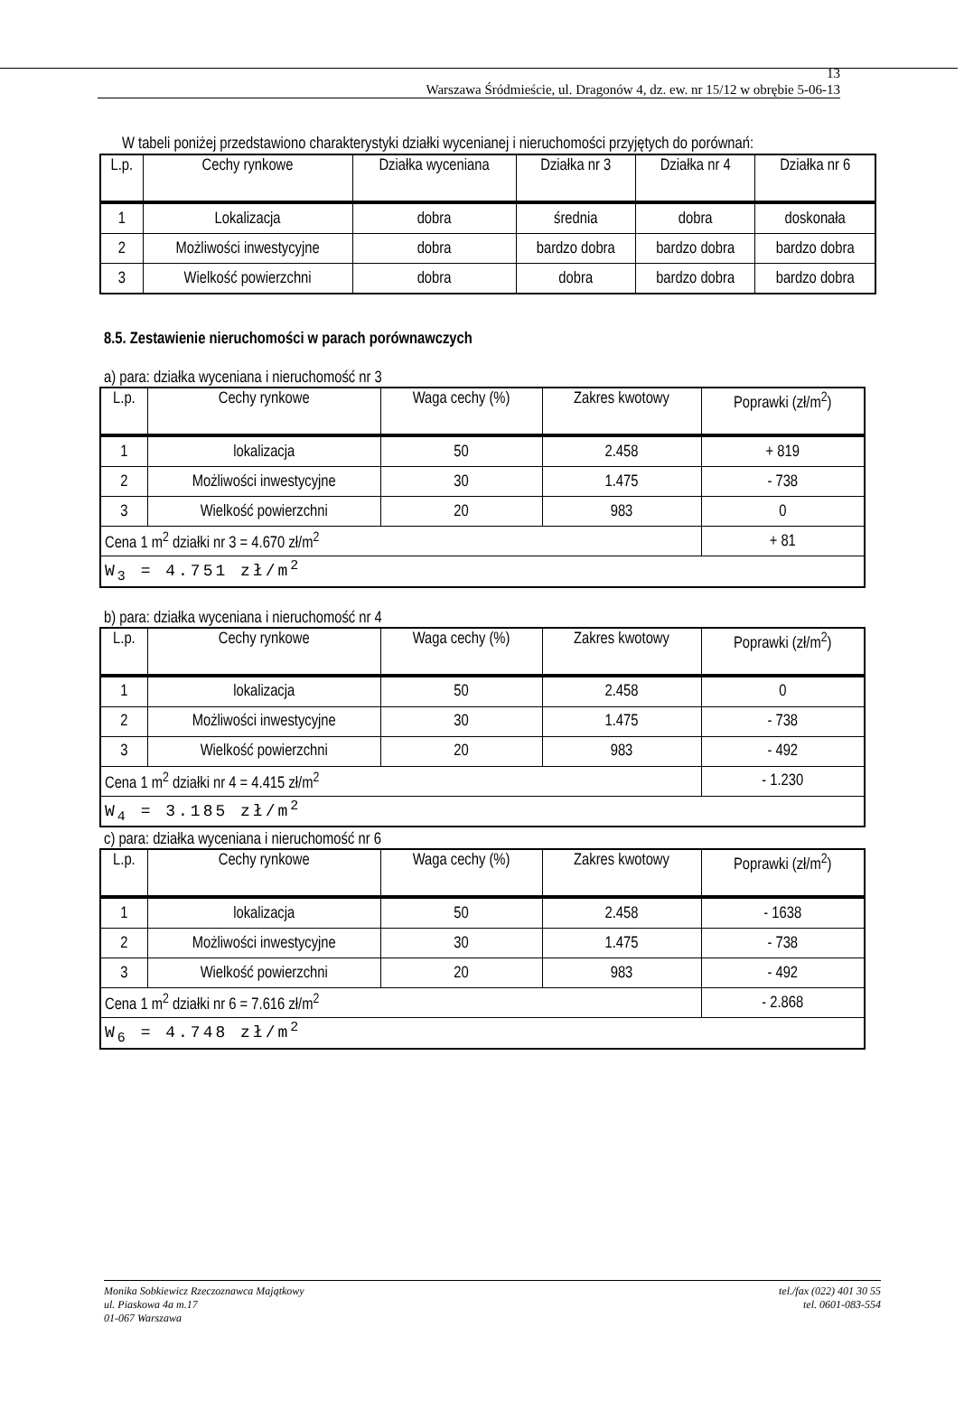13
Warszawa Śródmieście, ul. Dragonów 4, dz. ew. nr 15/12 w obrębie 5-06-13
W tabeli poniżej przedstawiono charakterystyki działki wycenianej i nieruchomości przyjętych do porównań:
| L.p. | Cechy rynkowe | Działka wyceniana | Działka nr 3 | Działka nr 4 | Działka nr 6 |
| --- | --- | --- | --- | --- | --- |
| 1 | Lokalizacja | dobra | średnia | dobra | doskonała |
| 2 | Możliwości inwestycyjne | dobra | bardzo dobra | bardzo dobra | bardzo dobra |
| 3 | Wielkość powierzchni | dobra | dobra | bardzo dobra | bardzo dobra |
8.5. Zestawienie nieruchomości w parach porównawczych
a) para: działka wyceniana i nieruchomość nr 3
| L.p. | Cechy rynkowe | Waga cechy (%) | Zakres kwotowy | Poprawki (zł/m<sup>2</sup>) |
| --- | --- | --- | --- | --- |
| 1 | lokalizacja | 50 | 2.458 | + 819 |
| 2 | Możliwości inwestycyjne | 30 | 1.475 | - 738 |
| 3 | Wielkość powierzchni | 20 | 983 | 0 |
| Cena 1 m<sup>2</sup> działki nr 3 = 4.670 zł/m<sup>2</sup> | | | | + 81 |
| W<sub>3</sub> = 4.751 zł/m<sup>2</sup> | | | | |
b) para: działka wyceniana i nieruchomość nr 4
| L.p. | Cechy rynkowe | Waga cechy (%) | Zakres kwotowy | Poprawki (zł/m<sup>2</sup>) |
| --- | --- | --- | --- | --- |
| 1 | lokalizacja | 50 | 2.458 | 0 |
| 2 | Możliwości inwestycyjne | 30 | 1.475 | - 738 |
| 3 | Wielkość powierzchni | 20 | 983 | - 492 |
| Cena 1 m<sup>2</sup> działki nr 4 = 4.415 zł/m<sup>2</sup> | | | | - 1.230 |
| W<sub>4</sub> = 3.185 zł/m<sup>2</sup> | | | | |
c) para: działka wyceniana i nieruchomość nr 6
| L.p. | Cechy rynkowe | Waga cechy (%) | Zakres kwotowy | Poprawki (zł/m<sup>2</sup>) |
| --- | --- | --- | --- | --- |
| 1 | lokalizacja | 50 | 2.458 | - 1638 |
| 2 | Możliwości inwestycyjne | 30 | 1.475 | - 738 |
| 3 | Wielkość powierzchni | 20 | 983 | - 492 |
| Cena 1 m<sup>2</sup> działki nr 6 = 7.616 zł/m<sup>2</sup> | | | | - 2.868 |
| W<sub>6</sub> = 4.748 zł/m<sup>2</sup> | | | | |
Monika Sobkiewicz Rzeczoznawca Majątkowy
ul. Piaskowa 4a m.17
01-067 Warszawa
tel./fax (022) 401 30 55
tel. 0601-083-554